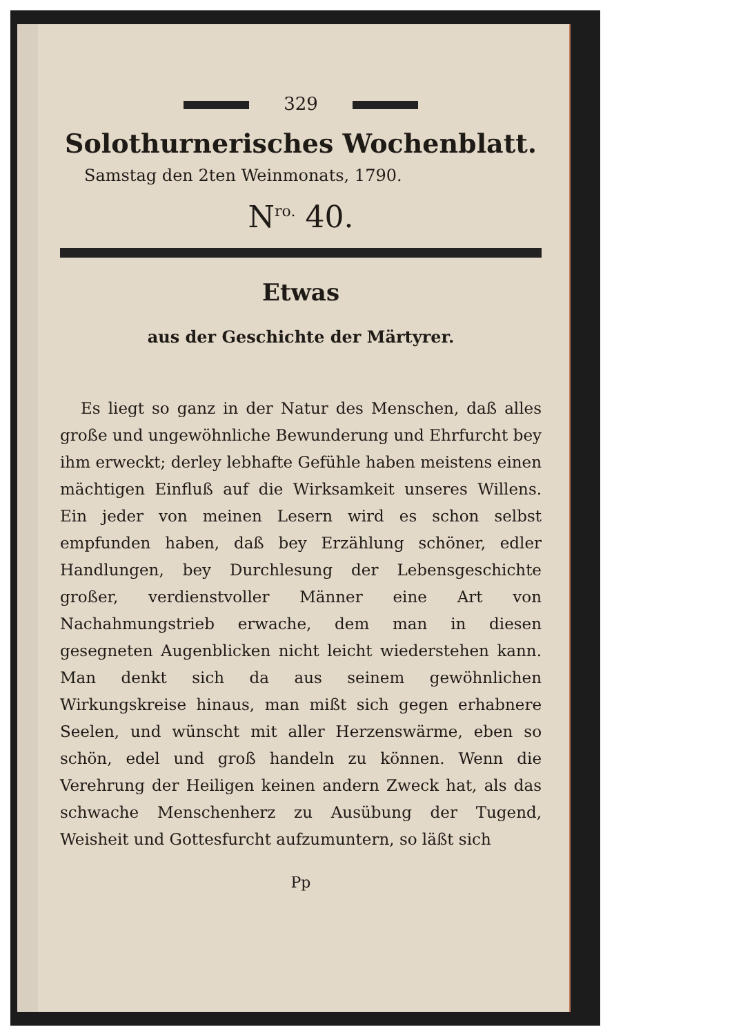329
Solothurnerisches Wochenblatt.
Samstag den 2ten Weinmonats, 1790.
N<sup>ro.</sup> 40.
Etwas
aus der Geschichte der Märtyrer.
Es liegt so ganz in der Natur des Menschen, daß alles große und ungewöhnliche Bewunderung und Ehrfurcht bey ihm erweckt; derley lebhafte Gefühle haben meistens einen mächtigen Einfluß auf die Wirksamkeit unseres Willens. Ein jeder von meinen Lesern wird es schon selbst empfunden haben, daß bey Erzählung schöner, edler Handlungen, bey Durchlesung der Lebensgeschichte großer, verdienstvoller Männer eine Art von Nachahmungstrieb erwache, dem man in diesen gesegneten Augenblicken nicht leicht wiederstehen kann. Man denkt sich da aus seinem gewöhnlichen Wirkungskreise hinaus, man mißt sich gegen erhabnere Seelen, und wünscht mit aller Herzenswärme, eben so schön, edel und groß handeln zu können. Wenn die Verehrung der Heiligen keinen andern Zweck hat, als das schwache Menschenherz zu Ausübung der Tugend, Weisheit und Gottesfurcht aufzumuntern, so läßt sich
Pp